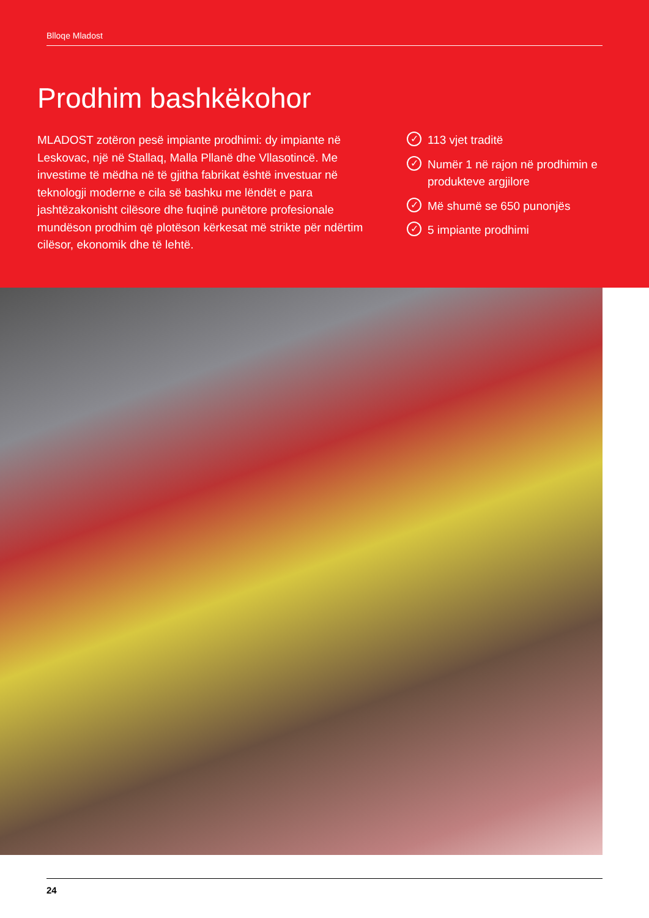Blloqe Mladost
Prodhim bashkëkohor
MLADOST zotëron pesë impiante prodhimi: dy impiante në Leskovac, një në Stallaq, Malla Pllanë dhe Vllasotincë. Me investime të mëdha në të gjitha fabrikat është investuar në teknologji moderne e cila së bashku me lëndët e para jashtëzakonisht cilësore dhe fuqinë punëtore profesionale mundëson prodhim që plotëson kërkesat më strikte për ndërtim cilësor, ekonomik dhe të lehtë.
✓ 113 vjet traditë
✓ Numër 1 në rajon në prodhimin e produkteve argjilore
✓ Më shumë se 650 punonjës
✓ 5 impiante prodhimi
24